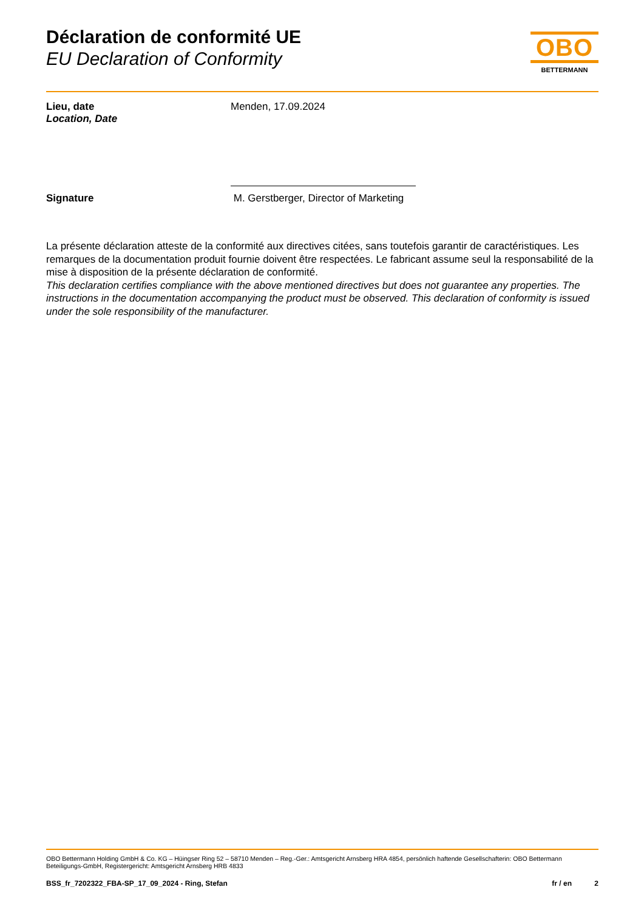Déclaration de conformité UE
EU Declaration of Conformity
OBO
BETTERMANN
Lieu, date
Location, Date
Menden, 17.09.2024
Signature M. Gerstberger, Director of Marketing
La présente déclaration atteste de la conformité aux directives citées, sans toutefois garantir de caractéristiques. Les remarques de la documentation produit fournie doivent être respectées. Le fabricant assume seul la responsabilité de la mise à disposition de la présente déclaration de conformité.
This declaration certifies compliance with the above mentioned directives but does not guarantee any properties. The instructions in the documentation accompanying the product must be observed. This declaration of conformity is issued under the sole responsibility of the manufacturer.
OBO Bettermann Holding GmbH & Co. KG – Hüingser Ring 52 – 58710 Menden – Reg.-Ger.: Amtsgericht Arnsberg HRA 4854, persönlich haftende Gesellschafterin: OBO Bettermann Beteiligungs-GmbH, Registergericht: Amtsgericht Arnsberg HRB 4833
BSS_fr_7202322_FBA-SP_17_09_2024 - Ring, Stefan
fr / en 2